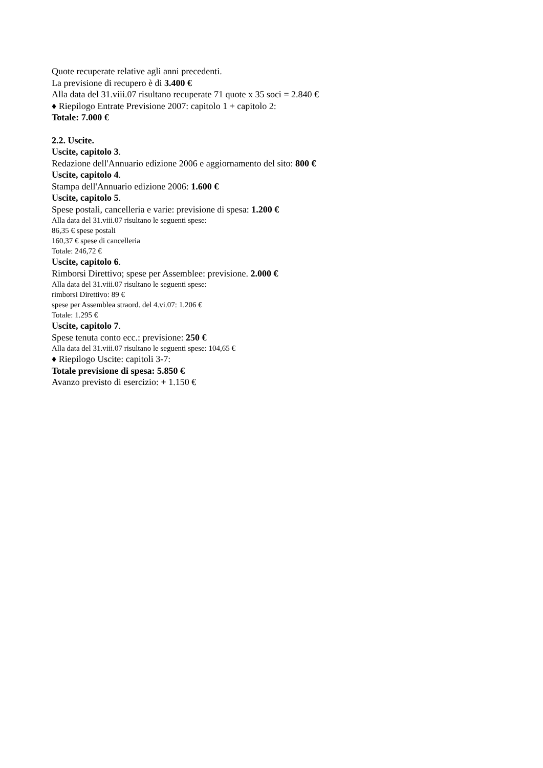Quote recuperate relative agli anni precedenti.
La previsione di recupero è di 3.400 €
Alla data del 31.viii.07 risultano recuperate 71 quote x 35 soci = 2.840 €
♦ Riepilogo Entrate Previsione 2007: capitolo 1 + capitolo 2:
Totale: 7.000 €
2.2. Uscite.
Uscite, capitolo 3.
Redazione dell'Annuario edizione 2006 e aggiornamento del sito: 800 €
Uscite, capitolo 4.
Stampa dell'Annuario edizione 2006: 1.600 €
Uscite, capitolo 5.
Spese postali, cancelleria e varie: previsione di spesa: 1.200 €
Alla data del 31.viii.07 risultano le seguenti spese:
86,35 € spese postali
160,37 € spese di cancelleria
Totale: 246,72 €
Uscite, capitolo 6.
Rimborsi Direttivo; spese per Assemblee: previsione. 2.000 €
Alla data del 31.viii.07 risultano le seguenti spese:
rimborsi Direttivo: 89 €
spese per Assemblea straord. del 4.vi.07: 1.206 €
Totale: 1.295 €
Uscite, capitolo 7.
Spese tenuta conto ecc.: previsione: 250 €
Alla data del 31.viii.07 risultano le seguenti spese: 104,65 €
♦ Riepilogo Uscite: capitoli 3-7:
Totale previsione di spesa: 5.850 €
Avanzo previsto di esercizio: + 1.150 €